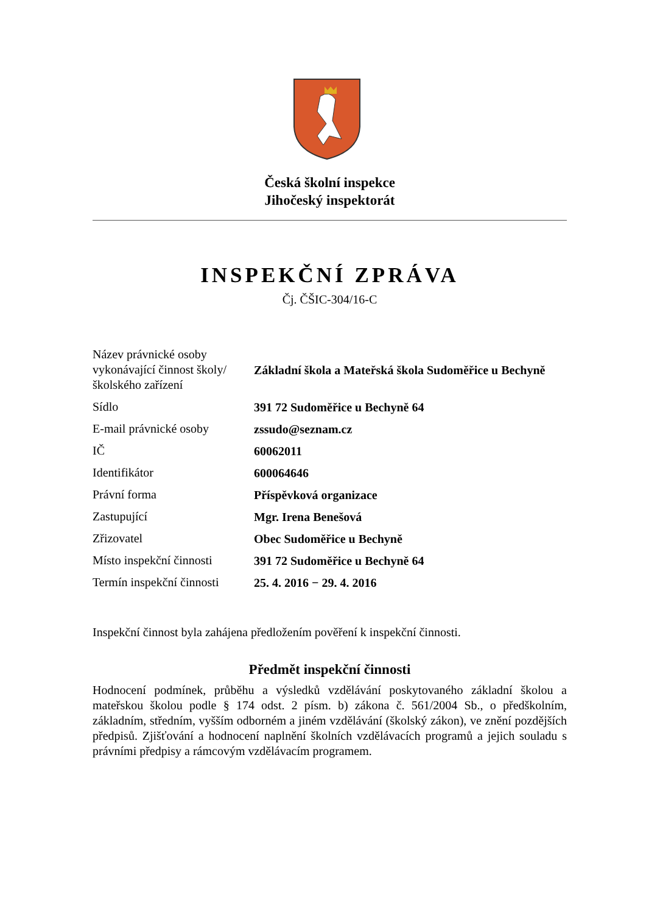Česká školní inspekce
Jihočeský inspektorát
INSPEKČNÍ ZPRÁVA
Čj. ČŠIC-304/16-C
| Název právnické osoby vykonávající činnost školy/školského zařízení | Základní škola a Mateřská škola Sudoměřice u Bechyně |
| Sídlo | 391 72 Sudoměřice u Bechyně 64 |
| E-mail právnické osoby | zssudo@seznam.cz |
| IČ | 60062011 |
| Identifikátor | 600064646 |
| Právní forma | Příspěvková organizace |
| Zastupující | Mgr. Irena Benešová |
| Zřizovatel | Obec Sudoměřice u Bechyně |
| Místo inspekční činnosti | 391 72 Sudoměřice u Bechyně 64 |
| Termín inspekční činnosti | 25. 4. 2016 − 29. 4. 2016 |
Inspekční činnost byla zahájena předložením pověření k inspekční činnosti.
Předmět inspekční činnosti
Hodnocení podmínek, průběhu a výsledků vzdělávání poskytovaného základní školou a mateřskou školou podle § 174 odst. 2 písm. b) zákona č. 561/2004 Sb., o předškolním, základním, středním, vyšším odborném a jiném vzdělávání (školský zákon), ve znění pozdějších předpisů. Zjišťování a hodnocení naplnění školních vzdělávacích programů a jejich souladu s právními předpisy a rámcovým vzdělávacím programem.